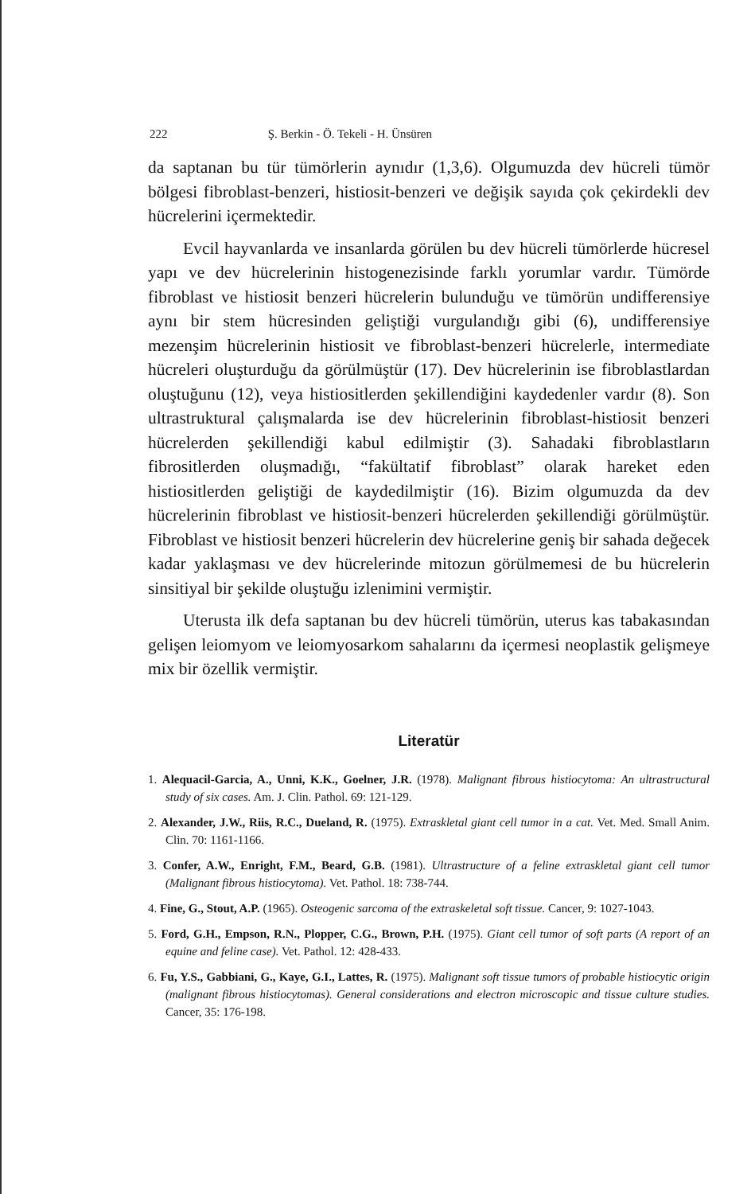222 Ş. Berkin - Ö. Tekeli - H. Ünsüren
da saptanan bu tür tümörlerin aynıdır (1,3,6). Olgumuzda dev hücreli tümör bölgesi fibroblast-benzeri, histiosit-benzeri ve değişik sayıda çok çekirdekli dev hücrelerini içermektedir.
Evcil hayvanlarda ve insanlarda görülen bu dev hücreli tümörlerde hücresel yapı ve dev hücrelerinin histogenezisinde farklı yorumlar vardır. Tümörde fibroblast ve histiosit benzeri hücrelerin bulunduğu ve tümörün undifferensiye aynı bir stem hücresinden geliştiği vurgulandığı gibi (6), undifferensiye mezenşim hücrelerinin histiosit ve fibroblast-benzeri hücrelerle, intermediate hücreleri oluşturduğu da görülmüştür (17). Dev hücrelerinin ise fibroblastlardan oluştuğunu (12), veya histiositlerden şekillendiğini kaydedenler vardır (8). Son ultrastruktural çalışmalarda ise dev hücrelerinin fibroblast-histiosit benzeri hücrelerden şekillendiği kabul edilmiştir (3). Sahadaki fibroblastların fibrositlerden oluşmadığı, “fakültatif fibroblast” olarak hareket eden histiositlerden geliştiği de kaydedilmiştir (16). Bizim olgumuzda da dev hücrelerinin fibroblast ve histiosit-benzeri hücrelerden şekillendiği görülmüştür. Fibroblast ve histiosit benzeri hücrelerin dev hücrelerine geniş bir sahada değecek kadar yaklaşması ve dev hücrelerinde mitozun görülmemesi de bu hücrelerin sinsitiyal bir şekilde oluştuğu izlenimini vermiştir.
Uterusta ilk defa saptanan bu dev hücreli tümörün, uterus kas tabakasından gelişen leiomyom ve leiomyosarkom sahalarını da içermesi neoplastik gelişmeye mix bir özellik vermiştir.
Literatür
1. Alequacil-Garcia, A., Unni, K.K., Goelner, J.R. (1978). Malignant fibrous histiocytoma: An ultrastructural study of six cases. Am. J. Clin. Pathol. 69: 121-129.
2. Alexander, J.W., Riis, R.C., Dueland, R. (1975). Extraskletal giant cell tumor in a cat. Vet. Med. Small Anim. Clin. 70: 1161-1166.
3. Confer, A.W., Enright, F.M., Beard, G.B. (1981). Ultrastructure of a feline extraskletal giant cell tumor (Malignant fibrous histiocytoma). Vet. Pathol. 18: 738-744.
4. Fine, G., Stout, A.P. (1965). Osteogenic sarcoma of the extraskeletal soft tissue. Cancer, 9: 1027-1043.
5. Ford, G.H., Empson, R.N., Plopper, C.G., Brown, P.H. (1975). Giant cell tumor of soft parts (A report of an equine and feline case). Vet. Pathol. 12: 428-433.
6. Fu, Y.S., Gabbiani, G., Kaye, G.I., Lattes, R. (1975). Malignant soft tissue tumors of probable histiocytic origin (malignant fibrous histiocytomas). General considerations and electron microscopic and tissue culture studies. Cancer, 35: 176-198.